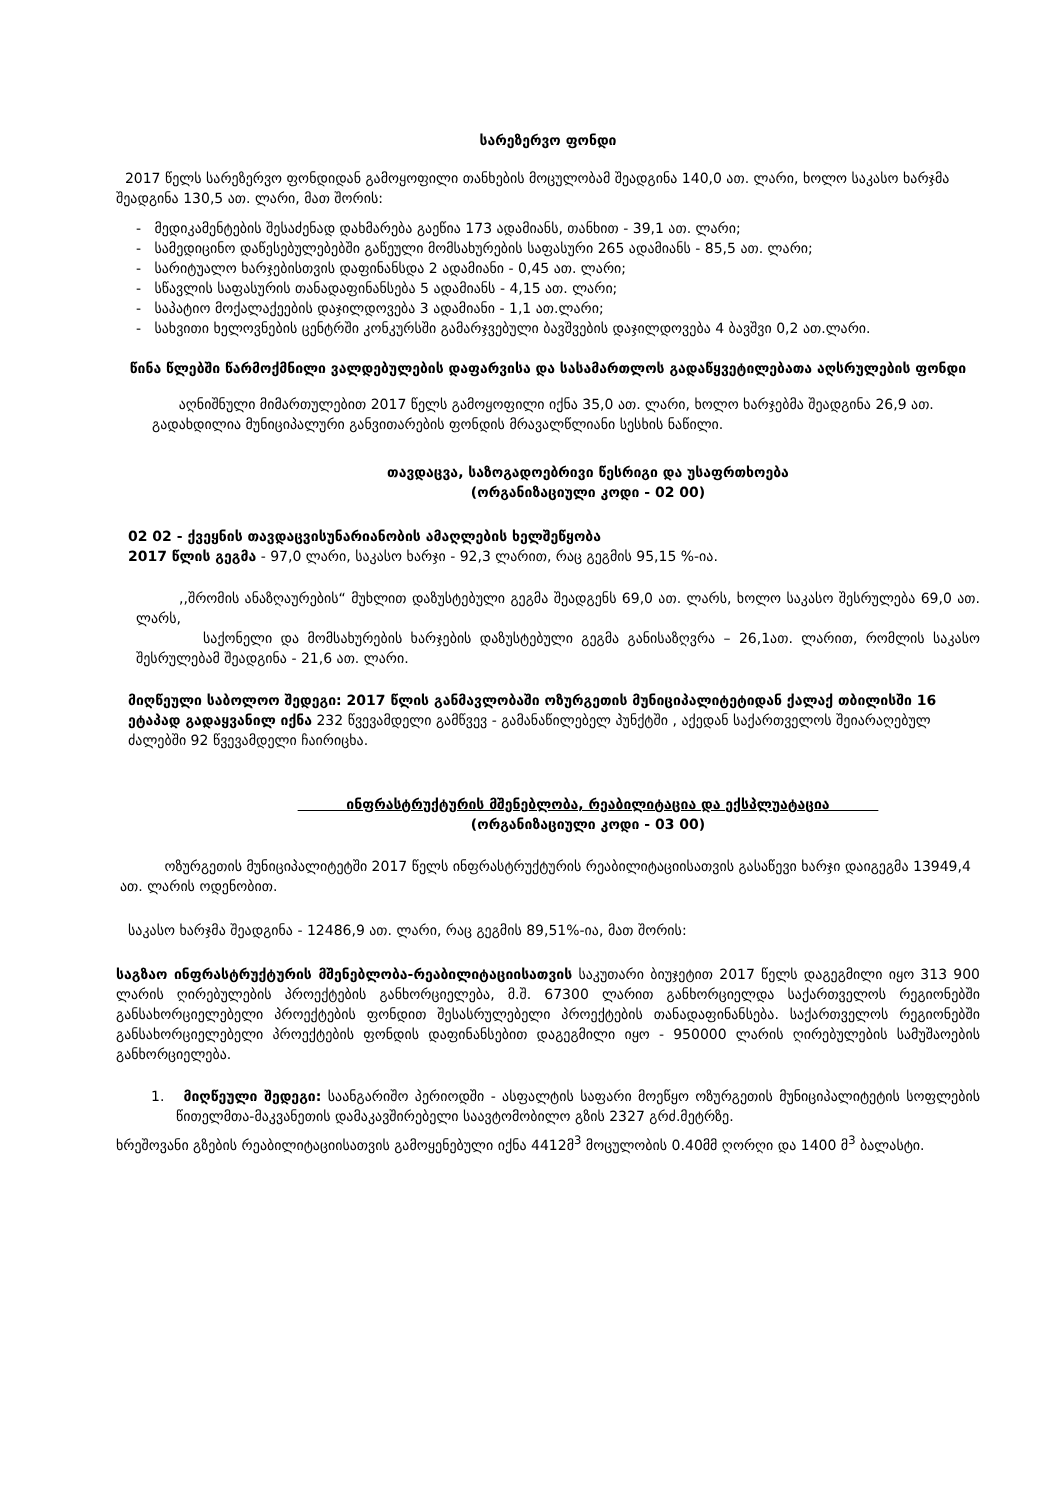სარეზერვო ფონდი
2017 წელს სარეზერვო ფონდიდან გამოყოფილი თანხების მოცულობამ შეადგინა 140,0 ათ. ლარი, ხოლო საკასო ხარჯმა შეადგინა 130,5 ათ. ლარი, მათ შორის:
- მედიკამენტების შესაძენად დახმარება გაეწია 173 ადამიანს, თანხით - 39,1 ათ. ლარი;
- სამედიცინო დაწესებულებებში გაწეული მომსახურების საფასური 265 ადამიანს - 85,5 ათ. ლარი;
- სარიტუალო ხარჯებისთვის დაფინანსდა 2 ადამიანი - 0,45 ათ. ლარი;
- სწავლის საფასურის თანადაფინანსება 5 ადამიანს - 4,15 ათ. ლარი;
- საპატიო მოქალაქეების დაჯილდოვება 3 ადამიანი - 1,1 ათ.ლარი;
- სახვითი ხელოვნების ცენტრში კონკურსში გამარჯვებული ბავშვების დაჯილდოვება 4 ბავშვი 0,2 ათ.ლარი.
წინა წლებში წარმოქმნილი ვალდებულების დაფარვისა და სასამართლოს გადაწყვეტილებათა აღსრულების ფონდი
აღნიშნული მიმართულებით 2017 წელს გამოყოფილი იქნა 35,0 ათ. ლარი, ხოლო ხარჯებმა შეადგინა 26,9 ათ. გადახდილია მუნიციპალური განვითარების ფონდის მრავალწლიანი სესხის ნაწილი.
თავდაცვა, საზოგადოებრივი წესრიგი და უსაფრთხოება
(ორგანიზაციული კოდი - 02 00)
02 02 - ქვეყნის თავდაცვისუნარიანობის ამაღლების ხელშეწყობა
2017 წლის გეგმა - 97,0 ლარი, საკასო ხარჯი - 92,3 ლარით, რაც გეგმის 95,15 %-ია.
,,შრომის ანაზღაურების“ მუხლით დაზუსტებული გეგმა შეადგენს 69,0 ათ. ლარს, ხოლო საკასო შესრულება 69,0 ათ. ლარს,
საქონელი და მომსახურების ხარჯების დაზუსტებული გეგმა განისაზღვრა – 26,1ათ. ლარით, რომლის საკასო შესრულებამ შეადგინა - 21,6 ათ. ლარი.
მიღწეული საბოლოო შედეგი: 2017 წლის განმავლობაში ოზურგეთის მუნიციპალიტეტიდან ქალაქ თბილისში 16 ეტაპად გადაყვანილ იქნა 232 წვევამდელი გამწვევ - გამანაწილებელ პუნქტში , აქედან საქართველოს შეიარაღებულ ძალებში 92 წვევამდელი ჩაირიცხა.
ინფრასტრუქტურის მშენებლობა, რეაბილიტაცია და ექსპლუატაცია
(ორგანიზაციული კოდი - 03 00)
ოზურგეთის მუნიციპალიტეტში 2017 წელს ინფრასტრუქტურის რეაბილიტაციისათვის გასაწევი ხარჯი დაიგეგმა 13949,4 ათ. ლარის ოდენობით.
საკასო ხარჯმა შეადგინა - 12486,9 ათ. ლარი, რაც გეგმის 89,51%-ია, მათ შორის:
საგზაო ინფრასტრუქტურის მშენებლობა-რეაბილიტაციისათვის საკუთარი ბიუჯეტით 2017 წელს დაგეგმილი იყო 313 900 ლარის ღირებულების პროექტების განხორციელება, მ.შ. 67300 ლარით განხორციელდა საქართველოს რეგიონებში განსახორციელებელი პროექტების ფონდით შესასრულებელი პროექტების თანადაფინანსება. საქართველოს რეგიონებში განსახორციელებელი პროექტების ფონდის დაფინანსებით დაგეგმილი იყო - 950000 ლარის ღირებულების სამუშაოების განხორციელება.
1. მიღწეული შედეგი: საანგარიშო პერიოდში - ასფალტის საფარი მოეწყო ოზურგეთის მუნიციპალიტეტის სოფლების წითელმთა-მაკვანეთის დამაკავშირებელი საავტომობილო გზის 2327 გრძ.მეტრზე.
ხრეშოვანი გზების რეაბილიტაციისათვის გამოყენებული იქნა 4412მ<sup>3</sup> მოცულობის 0.40მმ ღორღი და 1400 მ<sup>3</sup> ბალასტი.